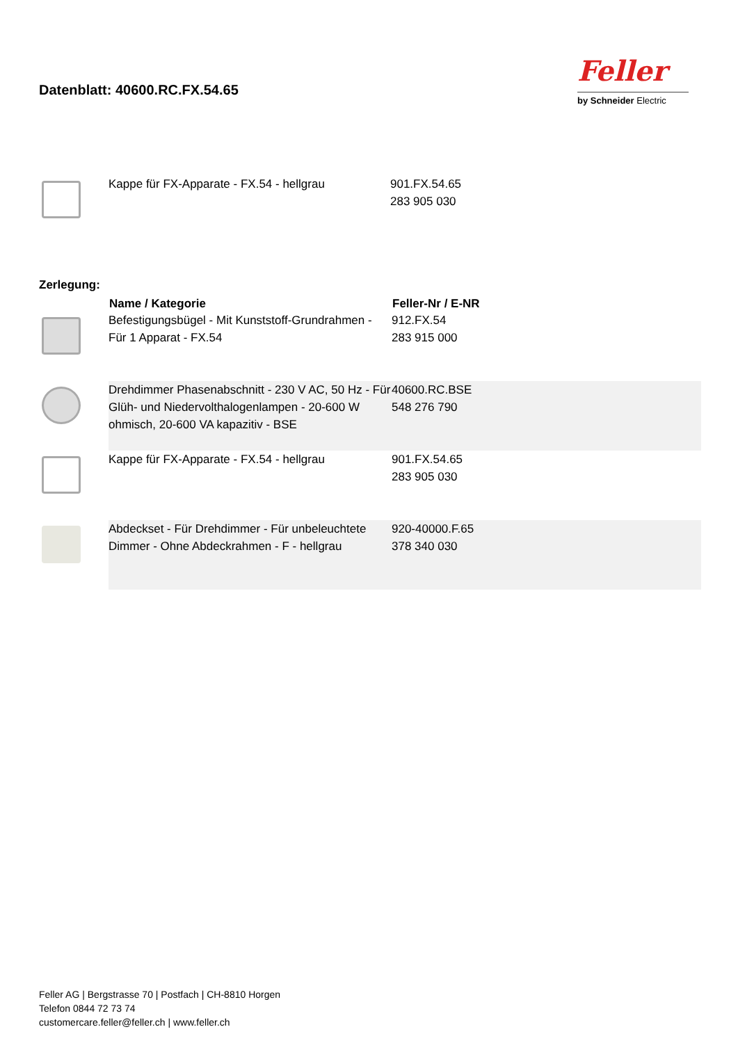Datenblatt: 40600.RC.FX.54.65
Feller
by Schneider Electric
| | Kappe für FX-Apparate - FX.54 - hellgrau | 901.FX.54.65 283 905 030 |
Zerlegung:
| | Name / Kategorie | Feller-Nr / E-NR |
| | Befestigungsbügel - Mit Kunststoff-Grundrahmen - Für 1 Apparat - FX.54 | 912.FX.54 283 915 000 |
| | Drehdimmer Phasenabschnitt - 230 V AC, 50 Hz - Für Glüh- und Niedervolthalogenlampen - 20-600 W ohmisch, 20-600 VA kapazitiv - BSE | 40600.RC.BSE 548 276 790 |
| | Kappe für FX-Apparate - FX.54 - hellgrau | 901.FX.54.65 283 905 030 |
| | Abdeckset - Für Drehdimmer - Für unbeleuchtete Dimmer - Ohne Abdeckrahmen - F - hellgrau | 920-40000.F.65 378 340 030 |
Feller AG | Bergstrasse 70 | Postfach | CH-8810 Horgen
Telefon 0844 72 73 74
customercare.feller@feller.ch | www.feller.ch